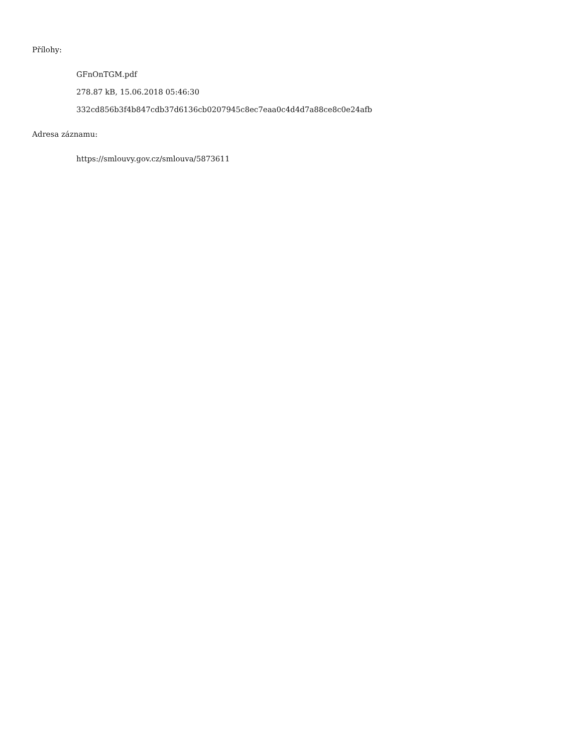Přílohy:
GFnOnTGM.pdf
278.87 kB, 15.06.2018 05:46:30
332cd856b3f4b847cdb37d6136cb0207945c8ec7eaa0c4d4d7a88ce8c0e24afb
Adresa záznamu:
https://smlouvy.gov.cz/smlouva/5873611